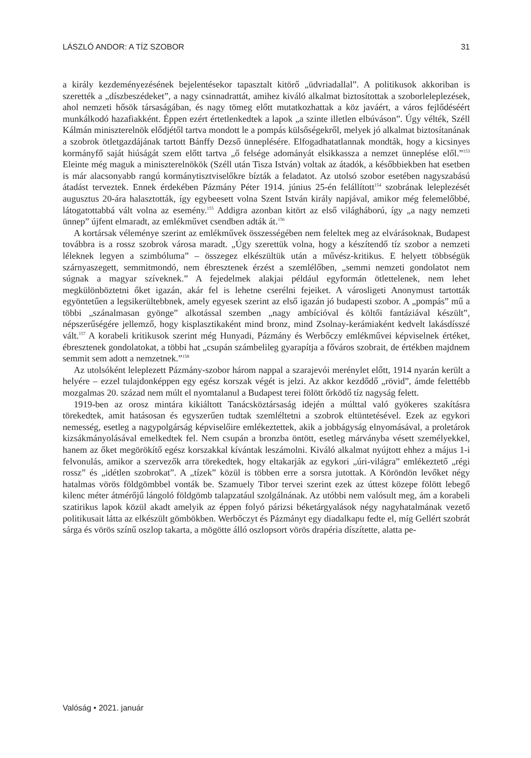LÁSZLÓ ANDOR: A TÍZ SZOBOR 31
a király kezdeményezésének bejelentésekor tapasztalt kitörő „üdvriadallal”. A politikusok akkoriban is szerették a „díszbeszédeket”, a nagy csinnadrattát, amihez kiváló alkalmat biztosítottak a szoborleleplezések, ahol nemzeti hősök társaságában, és nagy tömeg előtt mutatkozhattak a köz javáért, a város fejlődéséért munkálkodó hazafiakként. Éppen ezért értetlenkedtek a lapok „a szinte illetlen elbúváson”. Úgy vélték, Széll Kálmán miniszterelnök elődjétől tartva mondott le a pompás külsőségekről, melyek jó alkalmat biztosítanának a szobrok ötletgazdájának tartott Bánffy Dezső ünneplésére. Elfogadhatatlannak mondták, hogy a kicsinyes kormányfő saját hiúságát szem előtt tartva „ő felsége adományát elsikkassza a nemzet ünneplése elől.”<sup>153</sup> Eleinte még maguk a miniszterelnökök (Széll után Tisza István) voltak az átadók, a későbbiekben hat esetben is már alacsonyabb rangú kormánytisztviselőkre bízták a feladatot. Az utolsó szobor esetében nagyszabású átadást terveztek. Ennek érdekében Pázmány Péter 1914. június 25-én felállított<sup>154</sup> szobrának leleplezését augusztus 20-ára halasztották, így egybeesett volna Szent István király napjával, amikor még felemelőbbé, látogatottabbá vált volna az esemény.<sup>155</sup> Addigra azonban kitört az első világháború, így „a nagy nemzeti ünnep” újfent elmaradt, az emlékművet csendben adták át.<sup>156</sup>
A kortársak véleménye szerint az emlékművek összességében nem feleltek meg az elvárásoknak, Budapest továbbra is a rossz szobrok városa maradt. „Úgy szerettük volna, hogy a készítendő tíz szobor a nemzeti léleknek legyen a szimbóluma” – összegez elkészültük után a művész-kritikus. E helyett többségük szárnyaszegett, semmitmondó, nem ébresztenek érzést a szemlélőben, „semmi nemzeti gondolatot nem súgnak a magyar szíveknek.” A fejedelmek alakjai például egyformán ötlettelenek, nem lehet megkülönböztetni őket igazán, akár fel is lehetne cserélni fejeiket. A városligeti Anonymust tartották egyöntetűen a legsikerültebbnek, amely egyesek szerint az első igazán jó budapesti szobor. A „pompás” mű a többi „szánalmasan gyönge” alkotással szemben „nagy ambícióval és költői fantáziával készült”, népszerűségére jellemző, hogy kisplasztikaként mind bronz, mind Zsolnay-kerámiaként kedvelt lakásdísszé vált.<sup>157</sup> A korabeli kritikusok szerint még Hunyadi, Pázmány és Werbőczy emlékművei képviselnek értéket, ébresztenek gondolatokat, a többi hat „csupán számbelileg gyarapítja a főváros szobrait, de értékben majdnem semmit sem adott a nemzetnek.”<sup>158</sup>
Az utolsóként leleplezett Pázmány-szobor három nappal a szarajevói merénylet előtt, 1914 nyarán került a helyére – ezzel tulajdonképpen egy egész korszak végét is jelzi. Az akkor kezdődő „rövid”, ámde felettébb mozgalmas 20. század nem múlt el nyomtalanul a Budapest terei fölött őrködő tíz nagyság felett.
1919-ben az orosz mintára kikiáltott Tanácsköztársaság idején a múlttal való gyökeres szakításra törekedtek, amit hatásosan és egyszerűen tudtak szemléltetni a szobrok eltüntetésével. Ezek az egykori nemesség, esetleg a nagypolgárság képviselőire emlékeztettek, akik a jobbágyság elnyomásával, a proletárok kizsákmányolásával emelkedtek fel. Nem csupán a bronzba öntött, esetleg márványba vésett személyekkel, hanem az őket megörökítő egész korszakkal kívántak leszámolni. Kiváló alkalmat nyújtott ehhez a május 1-i felvonulás, amikor a szervezők arra törekedtek, hogy eltakarják az egykori „úri-világra” emlékeztető „régi rossz” és „idétlen szobrokat”. A „tízek” közül is többen erre a sorsra jutottak. A Köröndön levőket négy hatalmas vörös földgömbbel vonták be. Szamuely Tibor tervei szerint ezek az úttest közepe fölött lebegő kilenc méter átmérőjű lángoló földgömb talapzatául szolgálnának. Az utóbbi nem valósult meg, ám a korabeli szatirikus lapok közül akadt amelyik az éppen folyó párizsi béketárgyalások négy nagyhatalmának vezető politikusait látta az elkészült gömbökben. Werbőczyt és Pázmányt egy diadalkapu fedte el, míg Gellért szobrát sárga és vörös színű oszlop takarta, a mögötte álló oszlopsort vörös drapéria díszítette, alatta pe-
Valóság • 2021. január